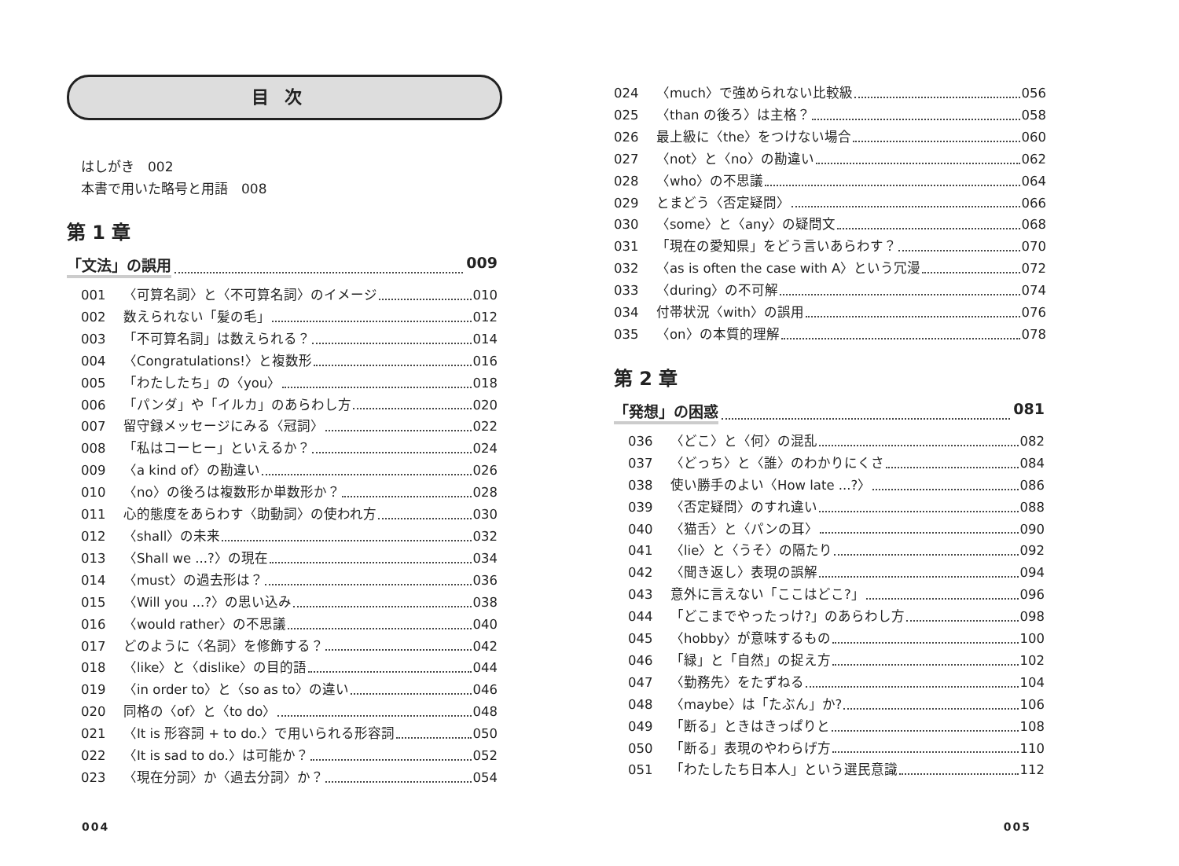目次
はしがき　002
本書で用いた略号と用語　008
第 1 章
「文法」の誤用 009
001 〈可算名詞〉と〈不可算名詞〉のイメージ 010
002 数えられない「髪の毛」 012
003 「不可算名詞」は数えられる？ 014
004 〈Congratulations!〉と複数形 016
005 「わたしたち」の〈you〉 018
006 「パンダ」や「イルカ」のあらわし方 020
007 留守録メッセージにみる〈冠詞〉 022
008 「私はコーヒー」といえるか？ 024
009 〈a kind of〉の勘違い 026
010 〈no〉の後ろは複数形か単数形か？ 028
011 心的態度をあらわす〈助動詞〉の使われ方 030
012 〈shall〉の未来 032
013 〈Shall we ...?〉の現在 034
014 〈must〉の過去形は？ 036
015 〈Will you ...?〉の思い込み 038
016 〈would rather〉の不思議 040
017 どのように〈名詞〉を修飾する？ 042
018 〈like〉と〈dislike〉の目的語 044
019 〈in order to〉と〈so as to〉の違い 046
020 同格の〈of〉と〈to do〉 048
021 〈It is 形容詞 + to do.〉で用いられる形容詞 050
022 〈It is sad to do.〉は可能か？ 052
023 〈現在分詞〉か〈過去分詞〉か？ 054
004
024 〈much〉で強められない比較級 056
025 〈than の後ろ〉は主格？ 058
026 最上級に〈the〉をつけない場合 060
027 〈not〉と〈no〉の勘違い 062
028 〈who〉の不思議 064
029 とまどう〈否定疑問〉 066
030 〈some〉と〈any〉の疑問文 068
031 「現在の愛知県」をどう言いあらわす？ 070
032 〈as is often the case with A〉という冗漫 072
033 〈during〉の不可解 074
034 付帯状況〈with〉の誤用 076
035 〈on〉の本質的理解 078
第 2 章
「発想」の困惑 081
036 〈どこ〉と〈何〉の混乱 082
037 〈どっち〉と〈誰〉のわかりにくさ 084
038 使い勝手のよい〈How late ...?〉 086
039 〈否定疑問〉のすれ違い 088
040 〈猫舌〉と〈パンの耳〉 090
041 〈lie〉と〈うそ〉の隔たり 092
042 〈聞き返し〉表現の誤解 094
043 意外に言えない「ここはどこ?」 096
044 「どこまでやったっけ?」のあらわし方 098
045 〈hobby〉が意味するもの 100
046 「緑」と「自然」の捉え方 102
047 〈勤務先〉をたずねる 104
048 〈maybe〉は「たぶん」か? 106
049 「断る」ときはきっぱりと 108
050 「断る」表現のやわらげ方 110
051 「わたしたち日本人」という選民意識 112
005